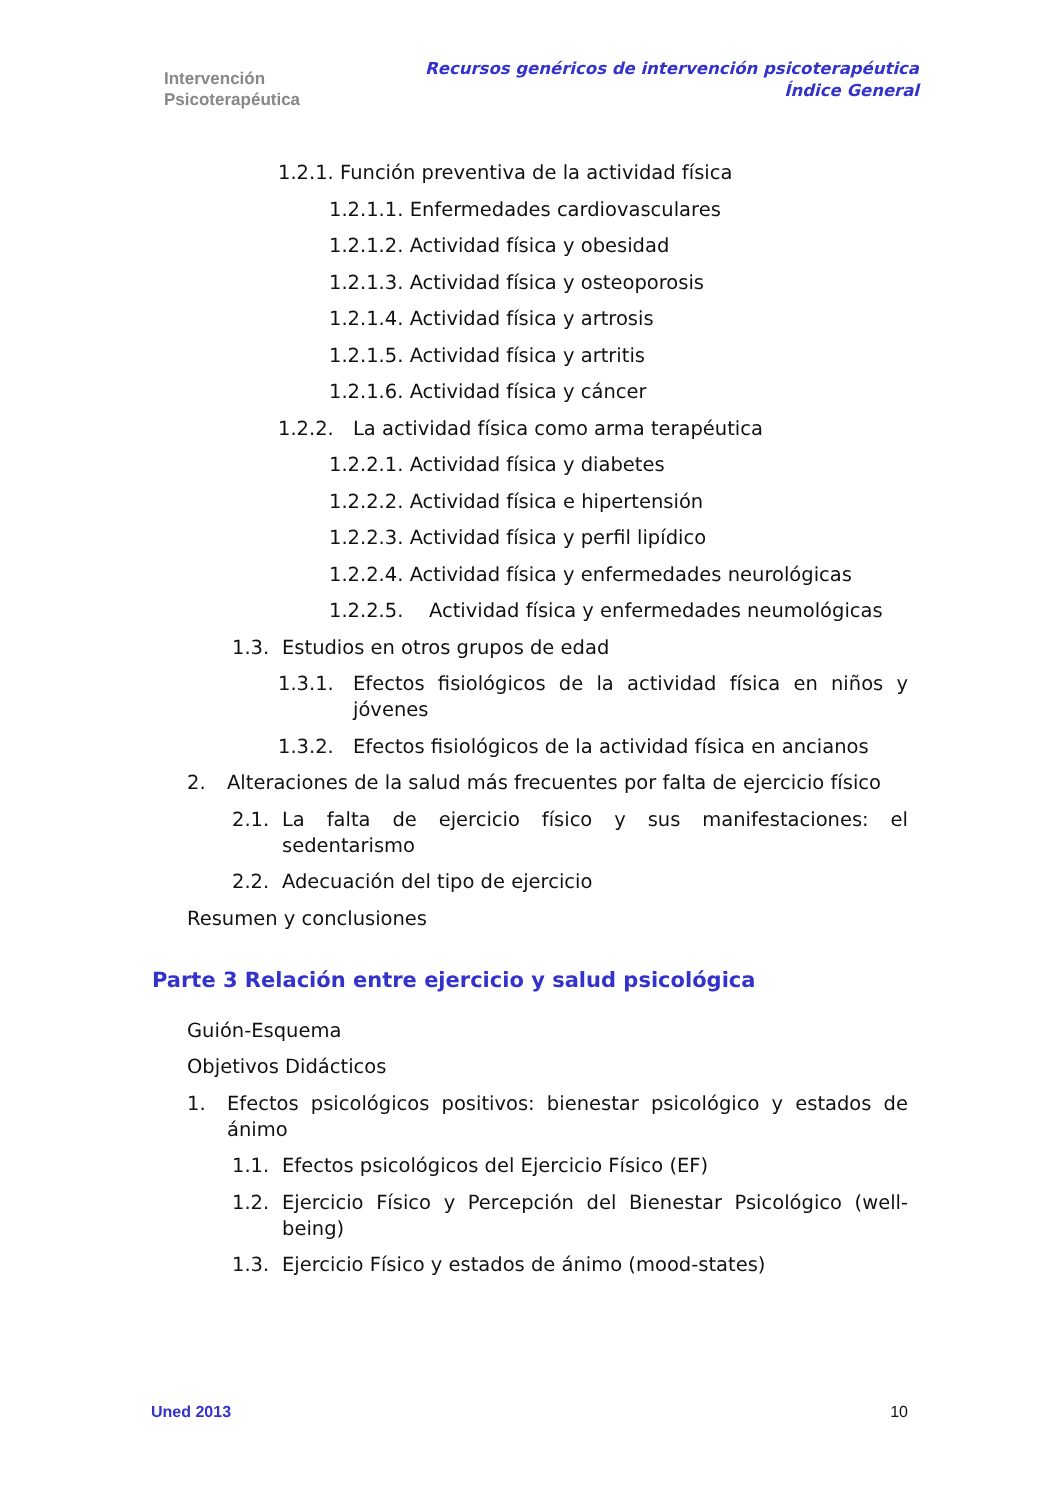Intervención
Psicoterapéutica
Recursos genéricos de intervención psicoterapéutica
Índice General
1.2.1. Función preventiva de la actividad física
1.2.1.1. Enfermedades cardiovasculares
1.2.1.2. Actividad física y obesidad
1.2.1.3. Actividad física y osteoporosis
1.2.1.4. Actividad física y artrosis
1.2.1.5. Actividad física y artritis
1.2.1.6. Actividad física y cáncer
1.2.2. La actividad física como arma terapéutica
1.2.2.1. Actividad física y diabetes
1.2.2.2. Actividad física e hipertensión
1.2.2.3. Actividad física y perfil lipídico
1.2.2.4. Actividad física y enfermedades neurológicas
1.2.2.5. Actividad física y enfermedades neumológicas
1.3. Estudios en otros grupos de edad
1.3.1. Efectos fisiológicos de la actividad física en niños y jóvenes
1.3.2. Efectos fisiológicos de la actividad física en ancianos
2. Alteraciones de la salud más frecuentes por falta de ejercicio físico
2.1. La falta de ejercicio físico y sus manifestaciones: el sedentarismo
2.2. Adecuación del tipo de ejercicio
Resumen y conclusiones
Parte 3 Relación entre ejercicio y salud psicológica
Guión-Esquema
Objetivos Didácticos
1. Efectos psicológicos positivos: bienestar psicológico y estados de ánimo
1.1. Efectos psicológicos del Ejercicio Físico (EF)
1.2. Ejercicio Físico y Percepción del Bienestar Psicológico (well-being)
1.3. Ejercicio Físico y estados de ánimo (mood-states)
Uned 2013 10